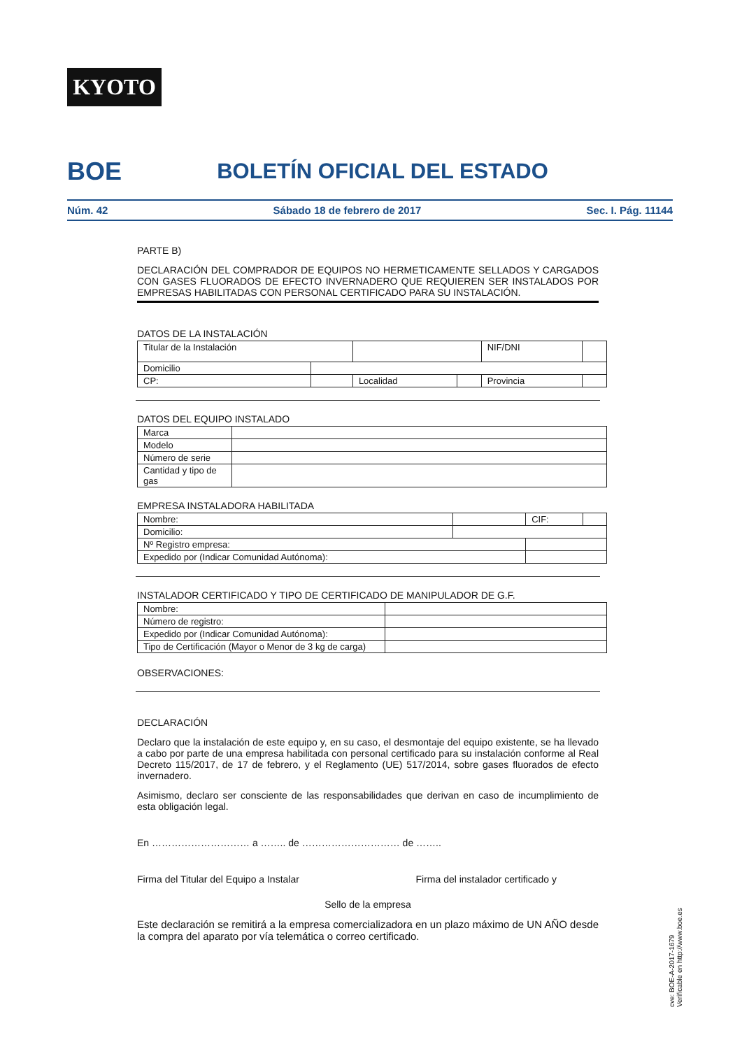KYOTO
BOE
BOLETÍN OFICIAL DEL ESTADO
Núm. 42 Sábado 18 de febrero de 2017 Sec. I. Pág. 11144
PARTE B)
DECLARACIÓN DEL COMPRADOR DE EQUIPOS NO HERMETICAMENTE SELLADOS Y CARGADOS CON GASES FLUORADOS DE EFECTO INVERNADERO QUE REQUIEREN SER INSTALADOS POR EMPRESAS HABILITADAS CON PERSONAL CERTIFICADO PARA SU INSTALACIÓN.
DATOS DE LA INSTALACIÓN
| Titular de la Instalación | | | | NIF/DNI | |
| Domicilio | | | | | |
| CP: | | Localidad | | Provincia | |
DATOS DEL EQUIPO INSTALADO
| Marca | |
| Modelo | |
| Número de serie | |
| Cantidad y tipo de gas | |
EMPRESA INSTALADORA HABILITADA
| Nombre: | | CIF: | |
| Domicilio: | | | |
| Nº Registro empresa: | | | |
| Expedido por (Indicar Comunidad Autónoma): | | | |
INSTALADOR CERTIFICADO Y TIPO DE CERTIFICADO DE MANIPULADOR DE G.F.
| Nombre: | | |
| Número de registro: | | |
| Expedido por (Indicar Comunidad Autónoma): | | |
| Tipo de Certificación (Mayor o Menor de 3 kg de carga) | | |
OBSERVACIONES:
DECLARACIÓN
Declaro que la instalación de este equipo y, en su caso, el desmontaje del equipo existente, se ha llevado a cabo por parte de una empresa habilitada con personal certificado para su instalación conforme al Real Decreto 115/2017, de 17 de febrero, y el Reglamento (UE) 517/2014, sobre gases fluorados de efecto invernadero.
Asimismo, declaro ser consciente de las responsabilidades que derivan en caso de incumplimiento de esta obligación legal.
En ………………………… a …….. de ………………………… de ……..
Firma del Titular del Equipo a Instalar Firma del instalador certificado y
Sello de la empresa
Este declaración se remitirá a la empresa comercializadora en un plazo máximo de UN AÑO desde la compra del aparato por vía telemática o correo certificado.
cve: BOE-A-2017-1679
Verificable en http://www.boe.es